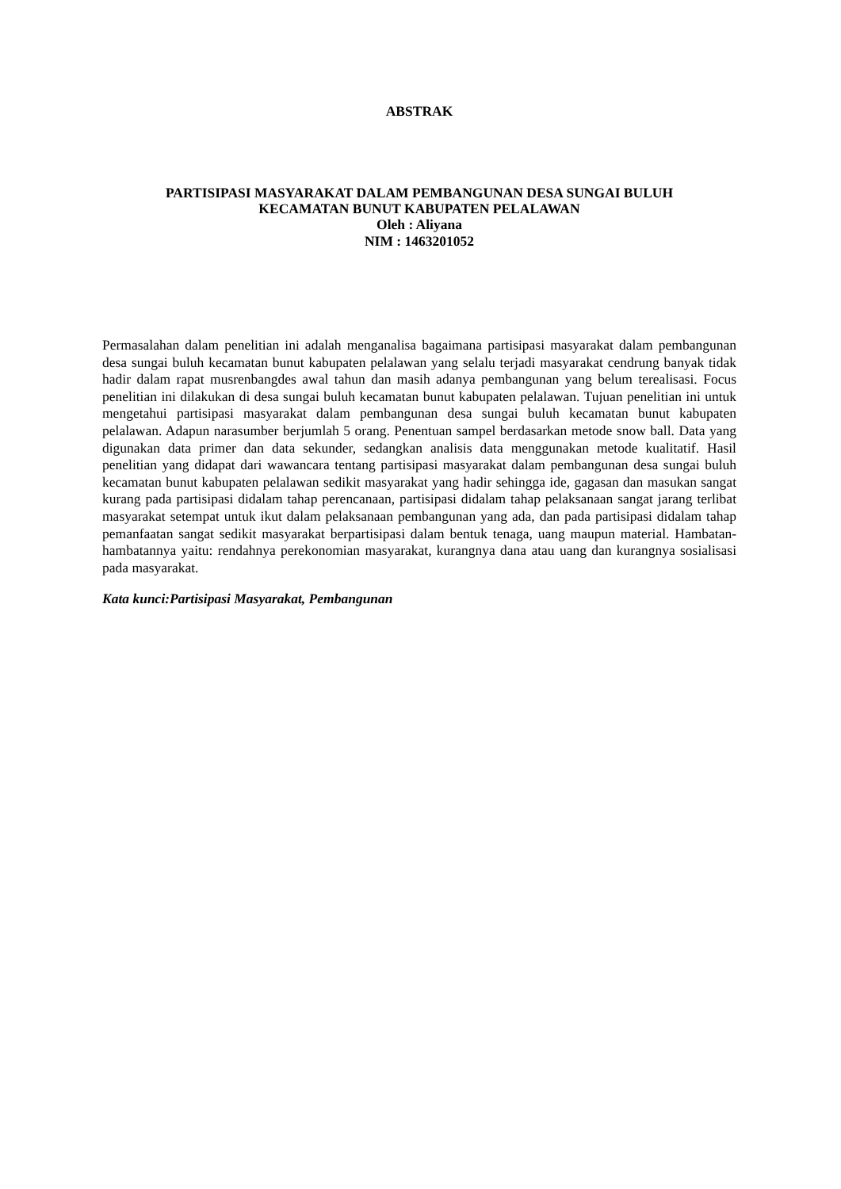ABSTRAK
PARTISIPASI MASYARAKAT DALAM PEMBANGUNAN DESA SUNGAI BULUH
KECAMATAN BUNUT KABUPATEN PELALAWAN
Oleh : Aliyana
NIM : 1463201052
Permasalahan dalam penelitian ini adalah menganalisa bagaimana partisipasi masyarakat dalam pembangunan desa sungai buluh kecamatan bunut kabupaten pelalawan yang selalu terjadi masyarakat cendrung banyak tidak hadir dalam rapat musrenbangdes awal tahun dan masih adanya pembangunan yang belum terealisasi. Focus penelitian ini dilakukan di desa sungai buluh kecamatan bunut kabupaten pelalawan. Tujuan penelitian ini untuk mengetahui partisipasi masyarakat dalam pembangunan desa sungai buluh kecamatan bunut kabupaten pelalawan. Adapun narasumber berjumlah 5 orang. Penentuan sampel berdasarkan metode snow ball. Data yang digunakan data primer dan data sekunder, sedangkan analisis data menggunakan metode kualitatif. Hasil penelitian yang didapat dari wawancara tentang partisipasi masyarakat dalam pembangunan desa sungai buluh kecamatan bunut kabupaten pelalawan sedikit masyarakat yang hadir sehingga ide, gagasan dan masukan sangat kurang pada partisipasi didalam tahap perencanaan, partisipasi didalam tahap pelaksanaan sangat jarang terlibat masyarakat setempat untuk ikut dalam pelaksanaan pembangunan yang ada, dan pada partisipasi didalam tahap pemanfaatan sangat sedikit masyarakat berpartisipasi dalam bentuk tenaga, uang maupun material. Hambatan-hambatannya yaitu: rendahnya perekonomian masyarakat, kurangnya dana atau uang dan kurangnya sosialisasi pada masyarakat.
Kata kunci:Partisipasi Masyarakat, Pembangunan